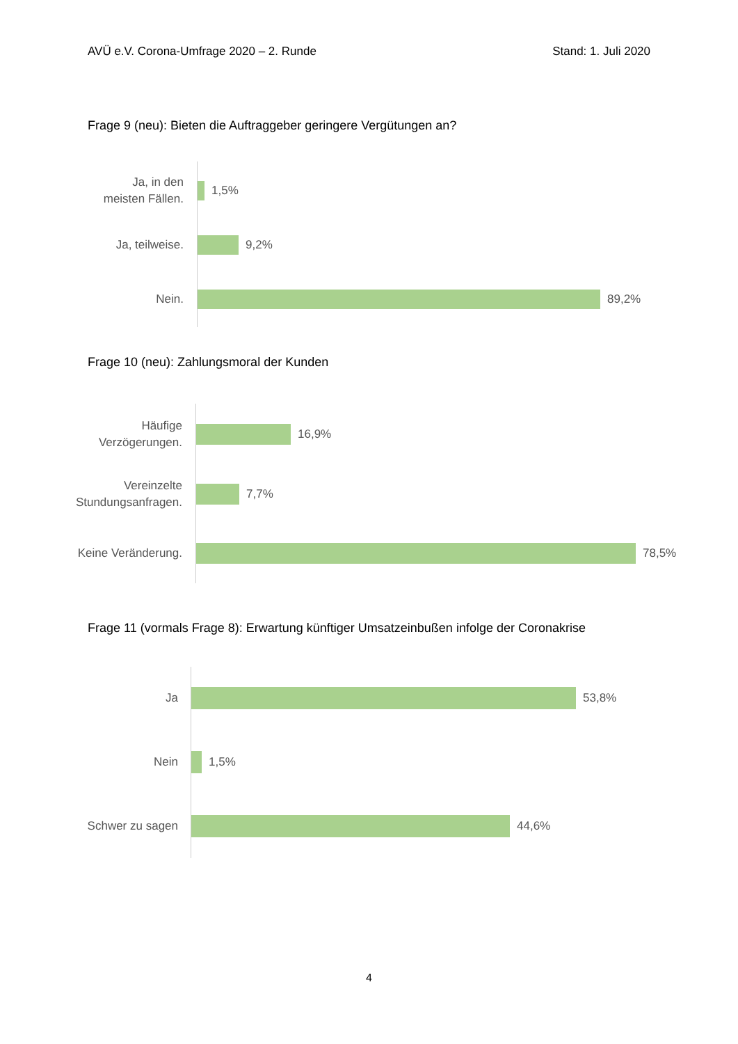AVÜ e.V. Corona-Umfrage 2020 – 2. Runde Stand: 1. Juli 2020
Frage 9 (neu): Bieten die Auftraggeber geringere Vergütungen an?
Ja, in den
meisten Fällen.
1,5%
Ja, teilweise.
9,2%
Nein.
89,2%
Frage 10 (neu): Zahlungsmoral der Kunden
Häufige
Verzögerungen.
16,9%
Vereinzelte
Stundungsanfragen.
7,7%
Keine Veränderung.
78,5%
Frage 11 (vormals Frage 8): Erwartung künftiger Umsatzeinbußen infolge der Coronakrise
Ja
53,8%
Nein
1,5%
Schwer zu sagen
44,6%
4